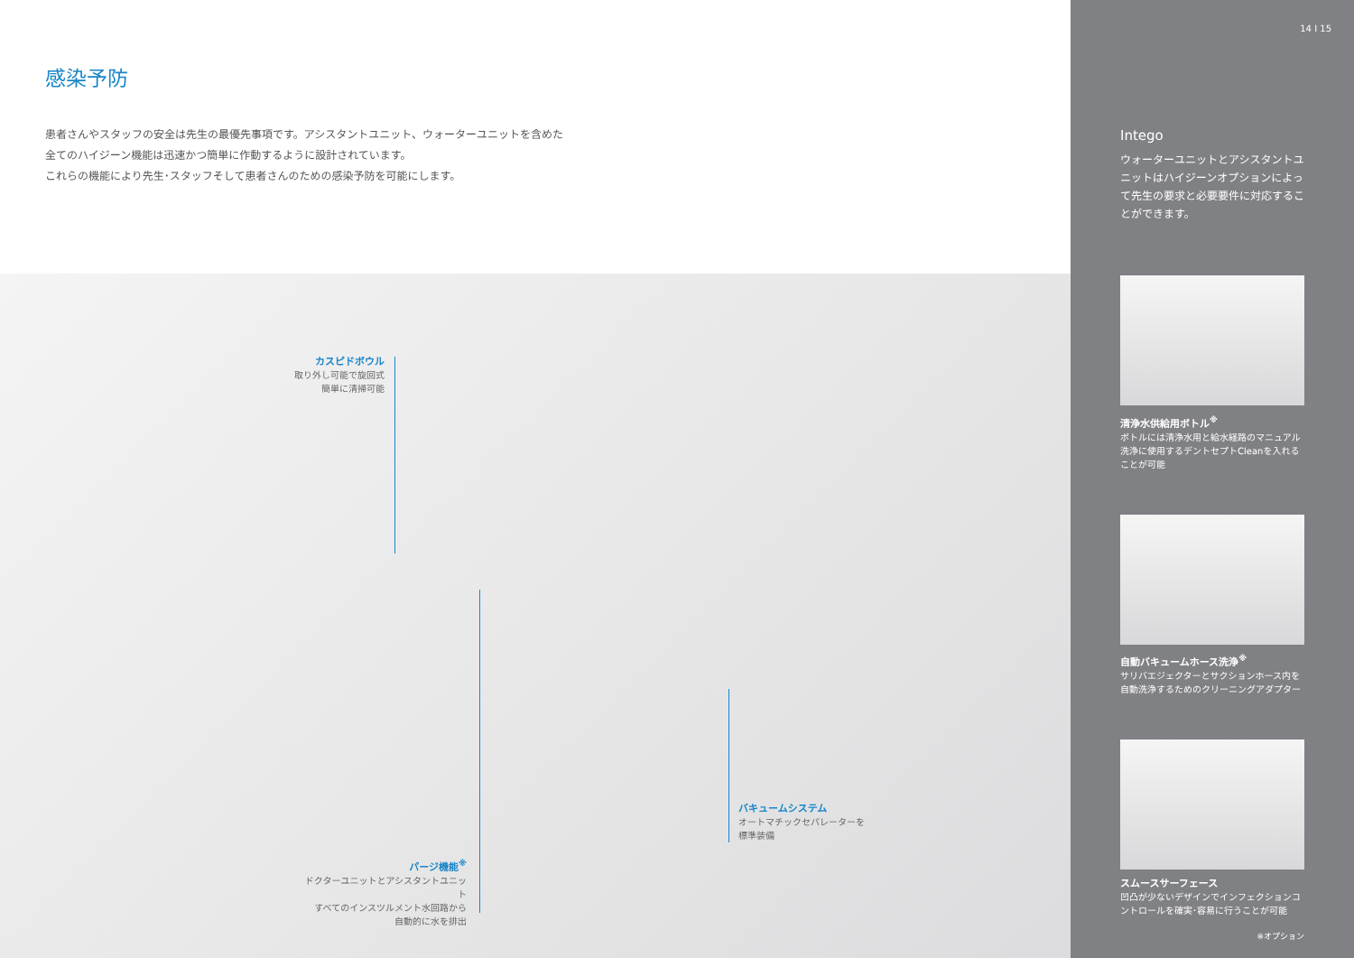感染予防
患者さんやスタッフの安全は先生の最優先事項です。アシスタントユニット、ウォーターユニットを含めた
全てのハイジーン機能は迅速かつ簡単に作動するように設計されています。
これらの機能により先生･スタッフそして患者さんのための感染予防を可能にします。
カスピドボウル
取り外し可能で旋回式
簡単に清掃可能
バキュームシステム
オートマチックセパレーターを
標準装備
パージ機能<sup>※</sup>
ドクターユニットとアシスタントユニット
すべてのインスツルメント水回路から
自動的に水を排出
14 I 15
Intego
ウォーターユニットとアシスタントユニットはハイジーンオプションによって先生の要求と必要要件に対応することができます。
清浄水供給用ボトル<sup>※</sup>
ボトルには清浄水用と給水経路のマニュアル洗浄に使用するデントセプトCleanを入れることが可能
自動バキュームホース洗浄<sup>※</sup>
サリバエジェクターとサクションホース内を自動洗浄するためのクリーニングアダプター
スムースサーフェース
凹凸が少ないデザインでインフェクションコントロールを確実･容易に行うことが可能
※オプション